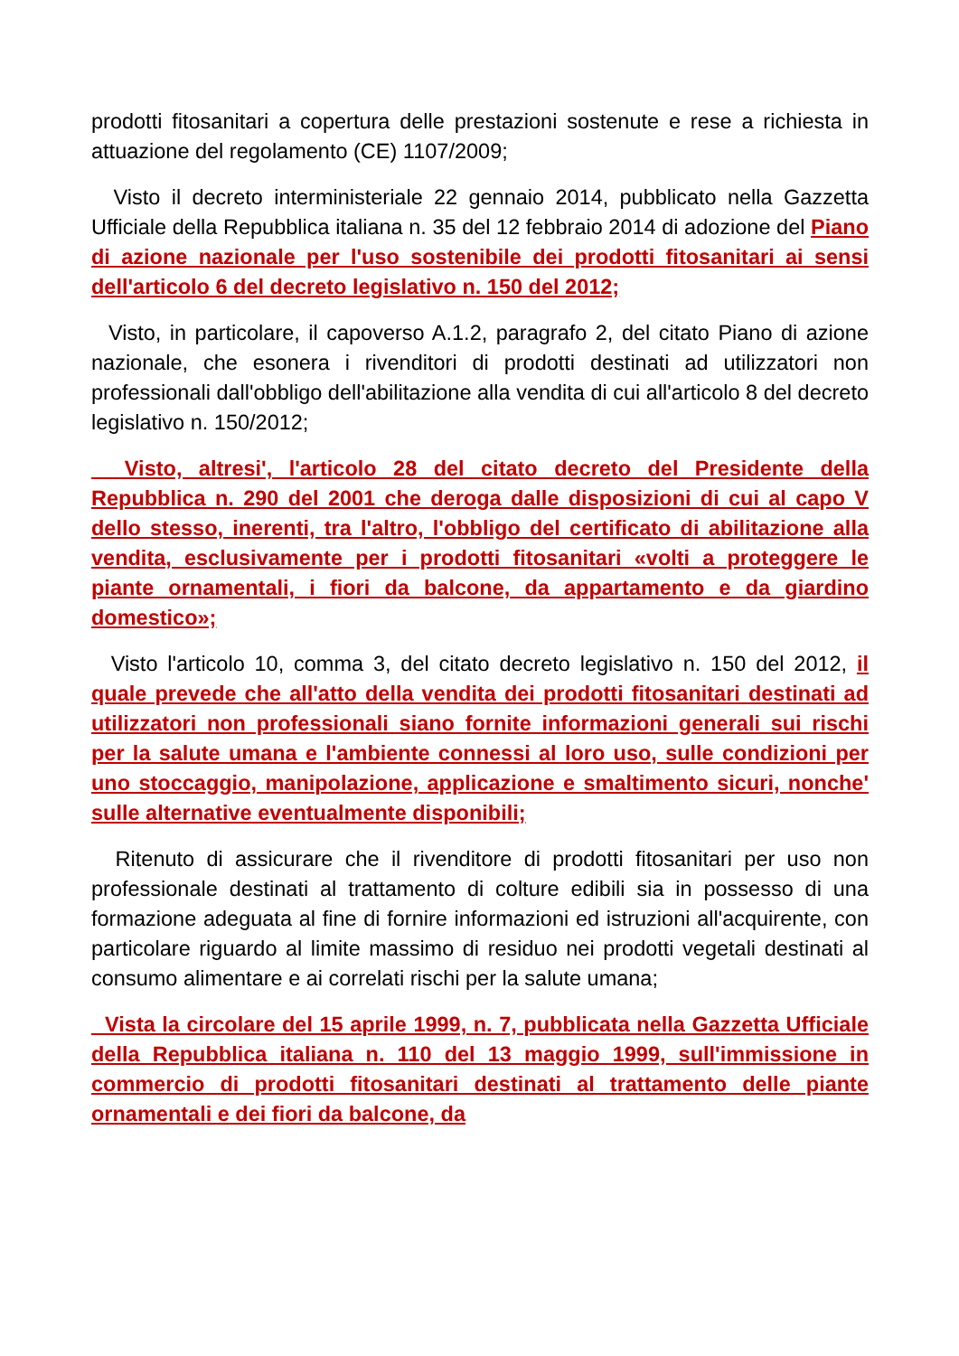prodotti fitosanitari a copertura delle prestazioni sostenute e rese a richiesta in attuazione del regolamento (CE) 1107/2009;
Visto il decreto interministeriale 22 gennaio 2014, pubblicato nella Gazzetta Ufficiale della Repubblica italiana n. 35 del 12 febbraio 2014 di adozione del Piano di azione nazionale per l'uso sostenibile dei prodotti fitosanitari ai sensi dell'articolo 6 del decreto legislativo n. 150 del 2012;
Visto, in particolare, il capoverso A.1.2, paragrafo 2, del citato Piano di azione nazionale, che esonera i rivenditori di prodotti destinati ad utilizzatori non professionali dall'obbligo dell'abilitazione alla vendita di cui all'articolo 8 del decreto legislativo n. 150/2012;
Visto, altresi', l'articolo 28 del citato decreto del Presidente della Repubblica n. 290 del 2001 che deroga dalle disposizioni di cui al capo V dello stesso, inerenti, tra l'altro, l'obbligo del certificato di abilitazione alla vendita, esclusivamente per i prodotti fitosanitari «volti a proteggere le piante ornamentali, i fiori da balcone, da appartamento e da giardino domestico»;
Visto l'articolo 10, comma 3, del citato decreto legislativo n. 150 del 2012, il quale prevede che all'atto della vendita dei prodotti fitosanitari destinati ad utilizzatori non professionali siano fornite informazioni generali sui rischi per la salute umana e l'ambiente connessi al loro uso, sulle condizioni per uno stoccaggio, manipolazione, applicazione e smaltimento sicuri, nonche' sulle alternative eventualmente disponibili;
Ritenuto di assicurare che il rivenditore di prodotti fitosanitari per uso non professionale destinati al trattamento di colture edibili sia in possesso di una formazione adeguata al fine di fornire informazioni ed istruzioni all'acquirente, con particolare riguardo al limite massimo di residuo nei prodotti vegetali destinati al consumo alimentare e ai correlati rischi per la salute umana;
Vista la circolare del 15 aprile 1999, n. 7, pubblicata nella Gazzetta Ufficiale della Repubblica italiana n. 110 del 13 maggio 1999, sull'immissione in commercio di prodotti fitosanitari destinati al trattamento delle piante ornamentali e dei fiori da balcone, da